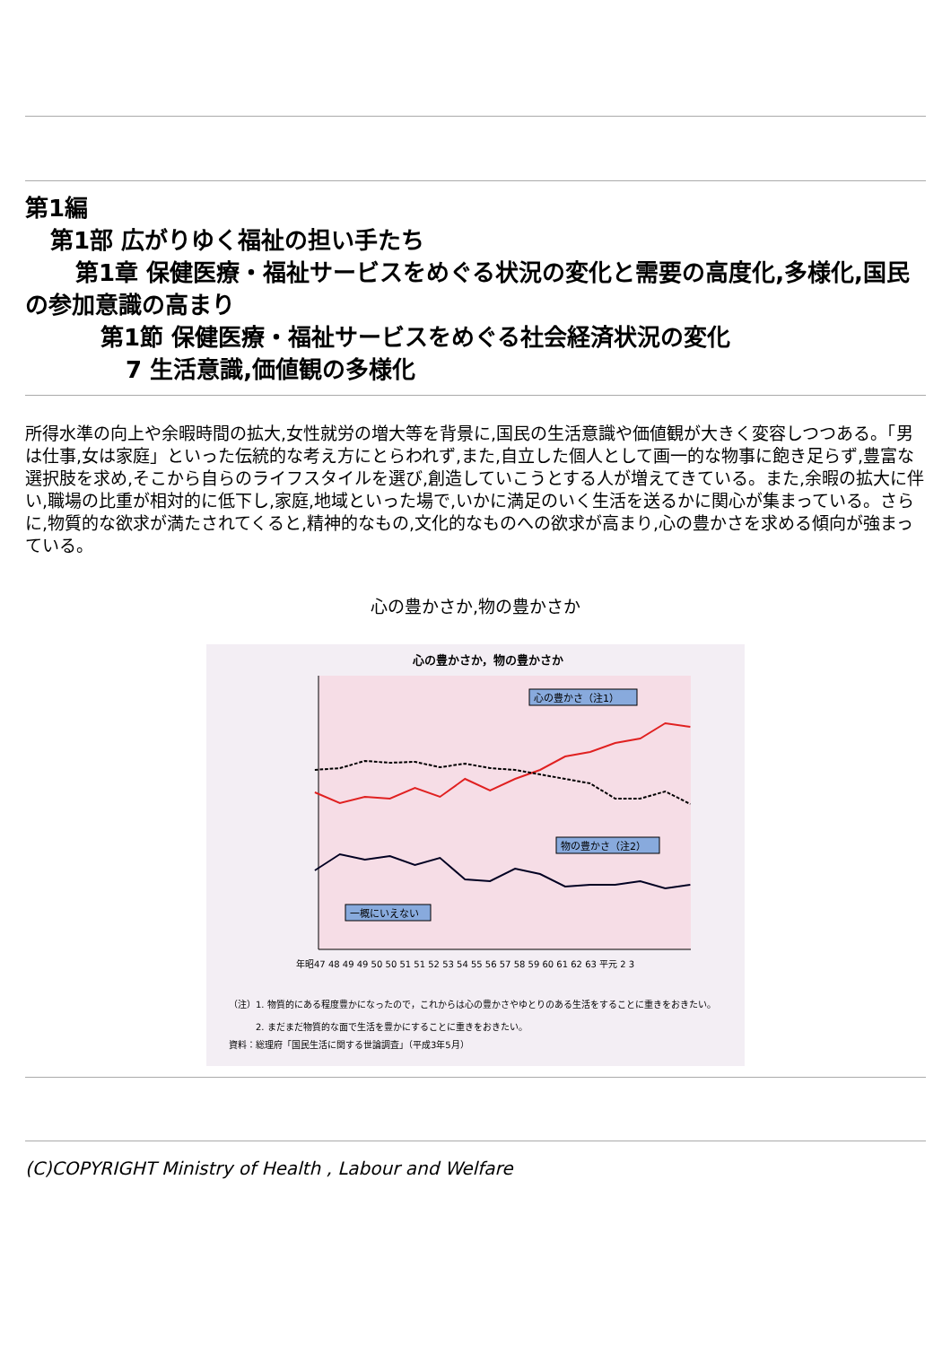第1編
第1部 広がりゆく福祉の担い手たち
第1章 保健医療・福祉サービスをめぐる状況の変化と需要の高度化,多様化,国民の参加意識の高まり
第1節 保健医療・福祉サービスをめぐる社会経済状況の変化
7 生活意識,価値観の多様化
所得水準の向上や余暇時間の拡大,女性就労の増大等を背景に,国民の生活意識や価値観が大きく変容しつつある。「男は仕事,女は家庭」といった伝統的な考え方にとらわれず,また,自立した個人として画一的な物事に飽き足らず,豊富な選択肢を求め,そこから自らのライフスタイルを選び,創造していこうとする人が増えてきている。また,余暇の拡大に伴い,職場の比重が相対的に低下し,家庭,地域といった場で,いかに満足のいく生活を送るかに関心が集まっている。さらに,物質的な欲求が満たされてくると,精神的なもの,文化的なものへの欲求が高まり,心の豊かさを求める傾向が強まっている。
心の豊かさか,物の豊かさか
心の豊かさか，物の豊かさか
心の豊かさ（注1）
物の豊かさ（注2）
一概にいえない
年昭47 48 49 49 50 50 51 51 52 53 54 55 56 57 58 59 60 61 62 63 平元 2 3
（注）1. 物質的にある程度豊かになったので，これからは心の豊かさやゆとりのある生活をすることに重きをおきたい。
2. まだまだ物質的な面で生活を豊かにすることに重きをおきたい。
資料：総理府「国民生活に関する世論調査」（平成3年5月）
(C)COPYRIGHT Ministry of Health , Labour and Welfare